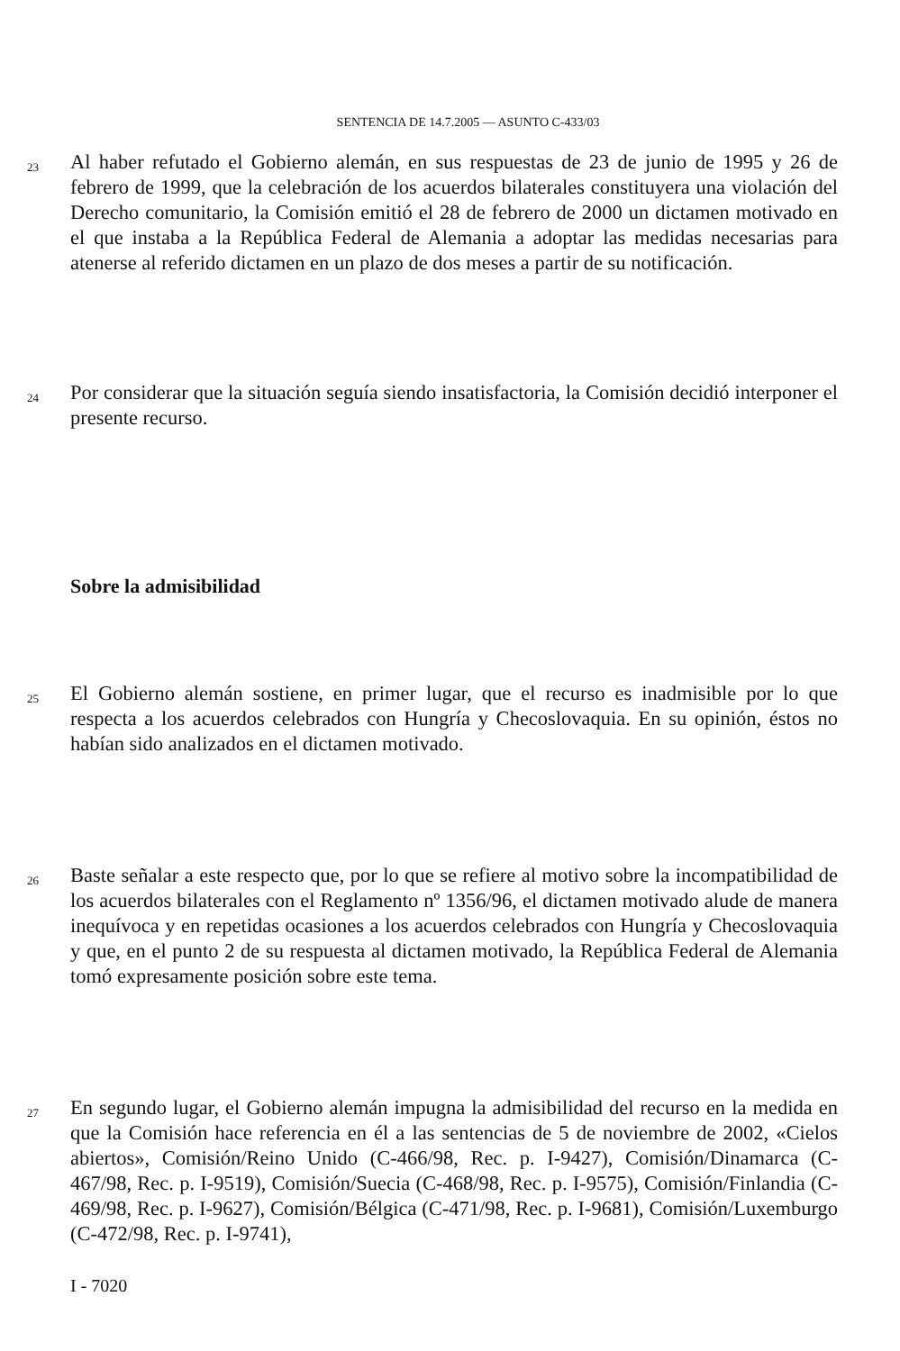SENTENCIA DE 14.7.2005 — ASUNTO C-433/03
23
Al haber refutado el Gobierno alemán, en sus respuestas de 23 de junio de 1995 y 26 de febrero de 1999, que la celebración de los acuerdos bilaterales constituyera una violación del Derecho comunitario, la Comisión emitió el 28 de febrero de 2000 un dictamen motivado en el que instaba a la República Federal de Alemania a adoptar las medidas necesarias para atenerse al referido dictamen en un plazo de dos meses a partir de su notificación.
24
Por considerar que la situación seguía siendo insatisfactoria, la Comisión decidió interponer el presente recurso.
Sobre la admisibilidad
25
El Gobierno alemán sostiene, en primer lugar, que el recurso es inadmisible por lo que respecta a los acuerdos celebrados con Hungría y Checoslovaquia. En su opinión, éstos no habían sido analizados en el dictamen motivado.
26
Baste señalar a este respecto que, por lo que se refiere al motivo sobre la incompatibilidad de los acuerdos bilaterales con el Reglamento nº 1356/96, el dictamen motivado alude de manera inequívoca y en repetidas ocasiones a los acuerdos celebrados con Hungría y Checoslovaquia y que, en el punto 2 de su respuesta al dictamen motivado, la República Federal de Alemania tomó expresamente posición sobre este tema.
27
En segundo lugar, el Gobierno alemán impugna la admisibilidad del recurso en la medida en que la Comisión hace referencia en él a las sentencias de 5 de noviembre de 2002, «Cielos abiertos», Comisión/Reino Unido (C-466/98, Rec. p. I-9427), Comisión/Dinamarca (C-467/98, Rec. p. I-9519), Comisión/Suecia (C-468/98, Rec. p. I-9575), Comisión/Finlandia (C-469/98, Rec. p. I-9627), Comisión/Bélgica (C-471/98, Rec. p. I-9681), Comisión/Luxemburgo (C-472/98, Rec. p. I-9741),
I - 7020